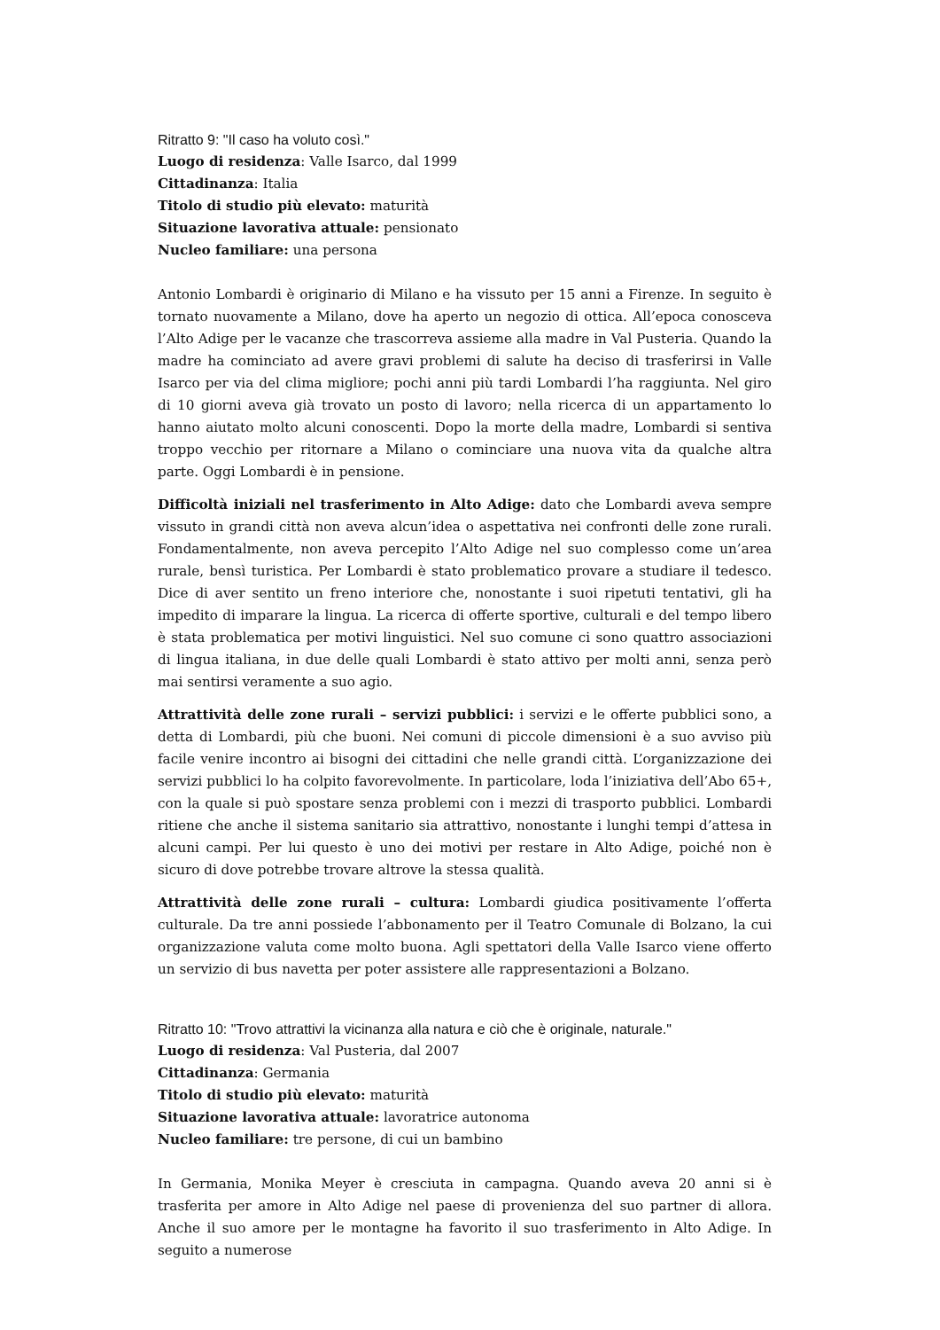Ritratto 9: "Il caso ha voluto così."
Luogo di residenza: Valle Isarco, dal 1999
Cittadinanza: Italia
Titolo di studio più elevato: maturità
Situazione lavorativa attuale: pensionato
Nucleo familiare: una persona
Antonio Lombardi è originario di Milano e ha vissuto per 15 anni a Firenze. In seguito è tornato nuovamente a Milano, dove ha aperto un negozio di ottica. All’epoca conosceva l’Alto Adige per le vacanze che trascorreva assieme alla madre in Val Pusteria. Quando la madre ha cominciato ad avere gravi problemi di salute ha deciso di trasferirsi in Valle Isarco per via del clima migliore; pochi anni più tardi Lombardi l’ha raggiunta. Nel giro di 10 giorni aveva già trovato un posto di lavoro; nella ricerca di un appartamento lo hanno aiutato molto alcuni conoscenti. Dopo la morte della madre, Lombardi si sentiva troppo vecchio per ritornare a Milano o cominciare una nuova vita da qualche altra parte. Oggi Lombardi è in pensione.
Difficoltà iniziali nel trasferimento in Alto Adige: dato che Lombardi aveva sempre vissuto in grandi città non aveva alcun’idea o aspettativa nei confronti delle zone rurali. Fondamentalmente, non aveva percepito l’Alto Adige nel suo complesso come un’area rurale, bensì turistica. Per Lombardi è stato problematico provare a studiare il tedesco. Dice di aver sentito un freno interiore che, nonostante i suoi ripetuti tentativi, gli ha impedito di imparare la lingua. La ricerca di offerte sportive, culturali e del tempo libero è stata problematica per motivi linguistici. Nel suo comune ci sono quattro associazioni di lingua italiana, in due delle quali Lombardi è stato attivo per molti anni, senza però mai sentirsi veramente a suo agio.
Attrattività delle zone rurali – servizi pubblici: i servizi e le offerte pubblici sono, a detta di Lombardi, più che buoni. Nei comuni di piccole dimensioni è a suo avviso più facile venire incontro ai bisogni dei cittadini che nelle grandi città. L’organizzazione dei servizi pubblici lo ha colpito favorevolmente. In particolare, loda l’iniziativa dell’Abo 65+, con la quale si può spostare senza problemi con i mezzi di trasporto pubblici. Lombardi ritiene che anche il sistema sanitario sia attrattivo, nonostante i lunghi tempi d’attesa in alcuni campi. Per lui questo è uno dei motivi per restare in Alto Adige, poiché non è sicuro di dove potrebbe trovare altrove la stessa qualità.
Attrattività delle zone rurali – cultura: Lombardi giudica positivamente l’offerta culturale. Da tre anni possiede l’abbonamento per il Teatro Comunale di Bolzano, la cui organizzazione valuta come molto buona. Agli spettatori della Valle Isarco viene offerto un servizio di bus navetta per poter assistere alle rappresentazioni a Bolzano.
Ritratto 10: "Trovo attrattivi la vicinanza alla natura e ciò che è originale, naturale."
Luogo di residenza: Val Pusteria, dal 2007
Cittadinanza: Germania
Titolo di studio più elevato: maturità
Situazione lavorativa attuale: lavoratrice autonoma
Nucleo familiare: tre persone, di cui un bambino
In Germania, Monika Meyer è cresciuta in campagna. Quando aveva 20 anni si è trasferita per amore in Alto Adige nel paese di provenienza del suo partner di allora. Anche il suo amore per le montagne ha favorito il suo trasferimento in Alto Adige. In seguito a numerose